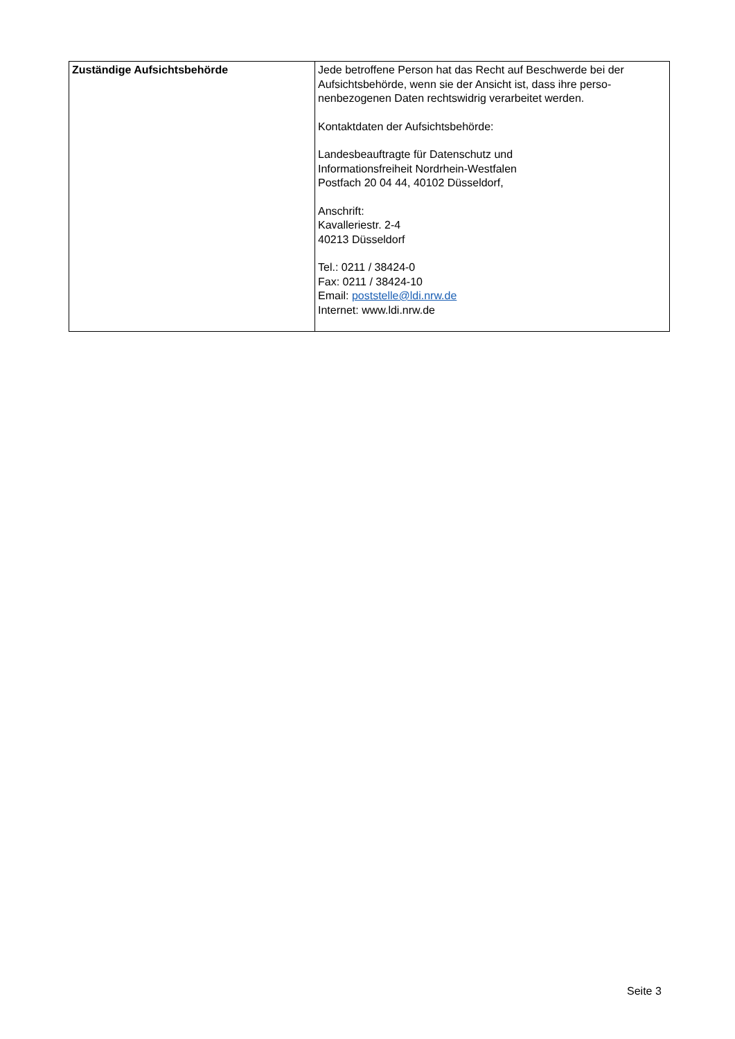| Zuständige Aufsichtsbehörde | Jede betroffene Person hat das Recht auf Beschwerde bei der Aufsichtsbehörde, wenn sie der Ansicht ist, dass ihre perso-nenbezogenen Daten rechtswidrig verarbeitet werden. Kontaktdaten der Aufsichtsbehörde: Landesbeauftragte für Datenschutz und Informationsfreiheit Nordrhein-Westfalen Postfach 20 04 44, 40102 Düsseldorf, Anschrift: Kavalleriestr. 2-4 40213 Düsseldorf Tel.: 0211 / 38424-0 Fax: 0211 / 38424-10 Email: poststelle@ldi.nrw.de Internet: www.ldi.nrw.de |
Seite 3